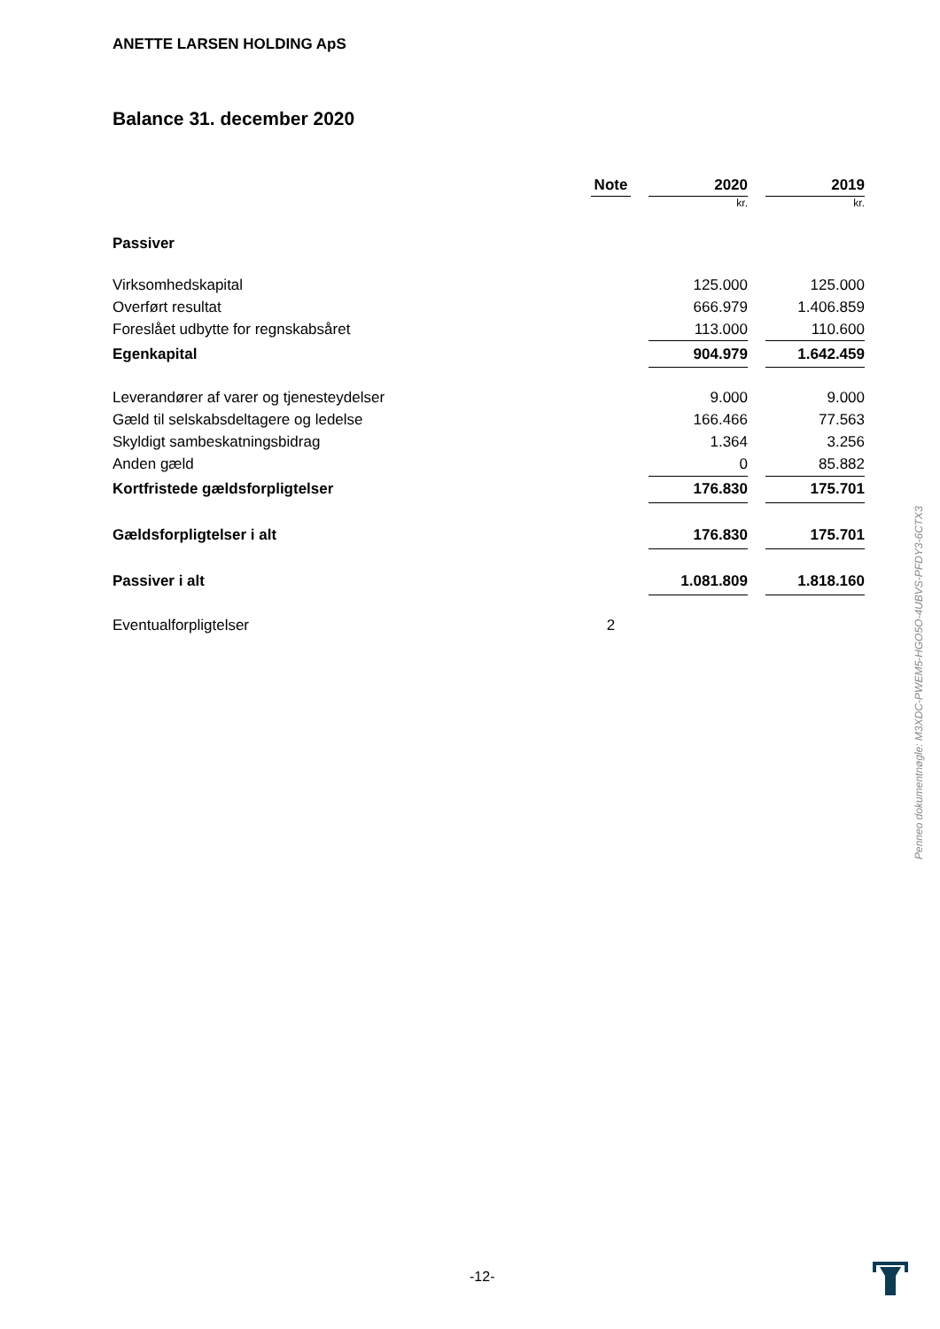ANETTE LARSEN HOLDING ApS
Balance 31. december 2020
| | Note | | 2020 | | 2019 |
| | | | kr. | | kr. |
| Passiver | | | | | |
| Virksomhedskapital | | | 125.000 | | 125.000 |
| Overført resultat | | | 666.979 | | 1.406.859 |
| Foreslået udbytte for regnskabsåret | | | 113.000 | | 110.600 |
| Egenkapital | | | 904.979 | | 1.642.459 |
| Leverandører af varer og tjenesteydelser | | | 9.000 | | 9.000 |
| Gæld til selskabsdeltagere og ledelse | | | 166.466 | | 77.563 |
| Skyldigt sambeskatningsbidrag | | | 1.364 | | 3.256 |
| Anden gæld | | | 0 | | 85.882 |
| Kortfristede gældsforpligtelser | | | 176.830 | | 175.701 |
| Gældsforpligtelser i alt | | | 176.830 | | 175.701 |
| Passiver i alt | | | 1.081.809 | | 1.818.160 |
| Eventualforpligtelser | 2 | | | | |
Penneo dokumentnøgle: M3XDC-PWEM5-HGO5O-4UBVS-PFDY3-6CTX3
-12-